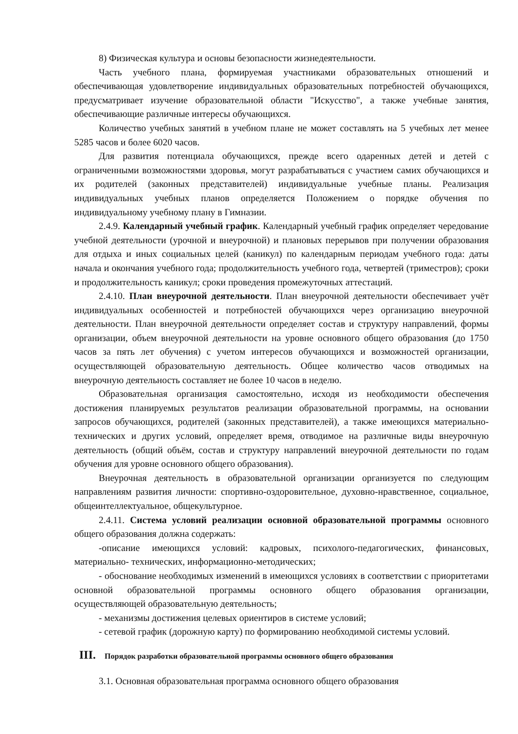8) Физическая культура и основы безопасности жизнедеятельности.
Часть учебного плана, формируемая участниками образовательных отношений и обеспечивающая удовлетворение индивидуальных образовательных потребностей обучающихся, предусматривает изучение образовательной области "Искусство", а также учебные занятия, обеспечивающие различные интересы обучающихся.
Количество учебных занятий в учебном плане не может составлять на 5 учебных лет менее 5285 часов и более 6020 часов.
Для развития потенциала обучающихся, прежде всего одаренных детей и детей с ограниченными возможностями здоровья, могут разрабатываться с участием самих обучающихся и их родителей (законных представителей) индивидуальные учебные планы. Реализация индивидуальных учебных планов определяется Положением о порядке обучения по индивидуальному учебному плану в Гимназии.
2.4.9. Календарный учебный график. Календарный учебный график определяет чередование учебной деятельности (урочной и внеурочной) и плановых перерывов при получении образования для отдыха и иных социальных целей (каникул) по календарным периодам учебного года: даты начала и окончания учебного года; продолжительность учебного года, четвертей (триместров); сроки и продолжительность каникул; сроки проведения промежуточных аттестаций.
2.4.10. План внеурочной деятельности. План внеурочной деятельности обеспечивает учёт индивидуальных особенностей и потребностей обучающихся через организацию внеурочной деятельности. План внеурочной деятельности определяет состав и структуру направлений, формы организации, объем внеурочной деятельности на уровне основного общего образования (до 1750 часов за пять лет обучения) с учетом интересов обучающихся и возможностей организации, осуществляющей образовательную деятельность. Общее количество часов отводимых на внеурочную деятельность составляет не более 10 часов в неделю.
Образовательная организация самостоятельно, исходя из необходимости обеспечения достижения планируемых результатов реализации образовательной программы, на основании запросов обучающихся, родителей (законных представителей), а также имеющихся материально-технических и других условий, определяет время, отводимое на различные виды внеурочную деятельность (общий объём, состав и структуру направлений внеурочной деятельности по годам обучения для уровне основного общего образования).
Внеурочная деятельность в образовательной организации организуется по следующим направлениям развития личности: спортивно-оздоровительное, духовно-нравственное, социальное, общеинтеллектуальное, общекультурное.
2.4.11. Система условий реализации основной образовательной программы основного общего образования должна содержать:
-описание имеющихся условий: кадровых, психолого-педагогических, финансовых, материально- технических, информационно-методических;
- обоснование необходимых изменений в имеющихся условиях в соответствии с приоритетами основной образовательной программы основного общего образования организации, осуществляющей образовательную деятельность;
- механизмы достижения целевых ориентиров в системе условий;
- сетевой график (дорожную карту) по формированию необходимой системы условий.
III. Порядок разработки образовательной программы основного общего образования
3.1. Основная образовательная программа основного общего образования